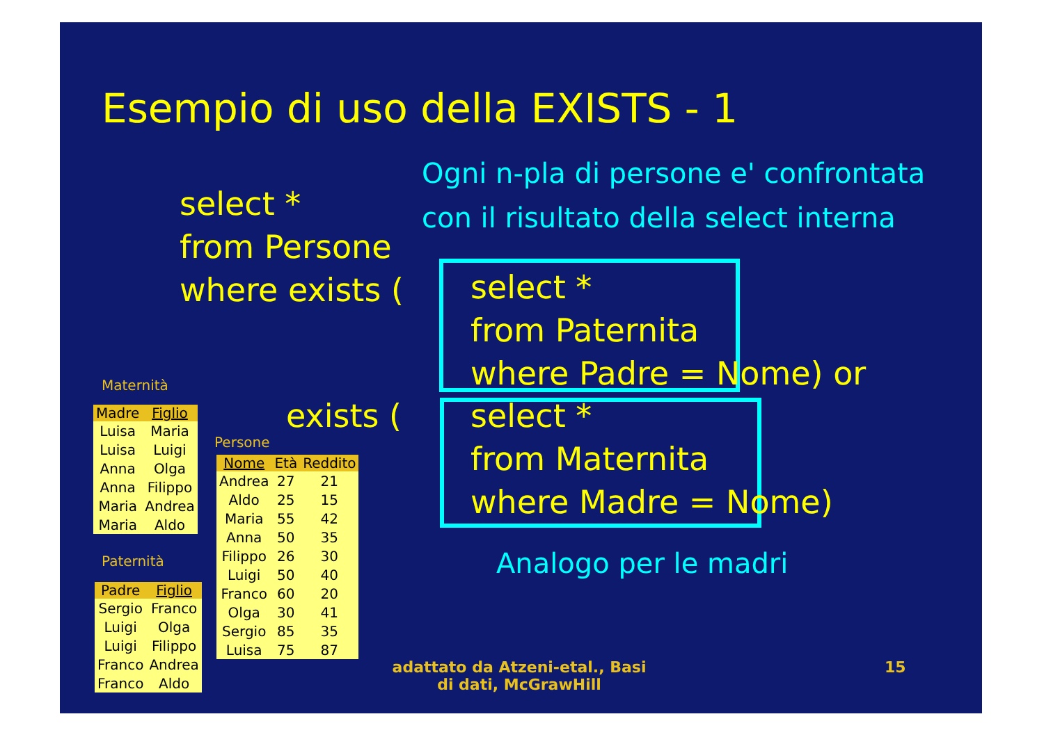Esempio di uso della EXISTS - 1
Ogni n-pla di persone e' confrontata
con il risultato della select interna
select *
from Persone
where exists (
select *
from Paternita
where Padre = Nome) or
exists (
select *
from Maternita
where Madre = Nome)
Analogo per le madri
Maternità
| Madre | Figlio |
| --- | --- |
| Luisa | Maria |
| Luisa | Luigi |
| Anna | Olga |
| Anna | Filippo |
| Maria | Andrea |
| Maria | Aldo |
Paternità
| Padre | Figlio |
| --- | --- |
| Sergio | Franco |
| Luigi | Olga |
| Luigi | Filippo |
| Franco | Andrea |
| Franco | Aldo |
Persone
| Nome | Età | Reddito |
| --- | --- | --- |
| Andrea | 27 | 21 |
| Aldo | 25 | 15 |
| Maria | 55 | 42 |
| Anna | 50 | 35 |
| Filippo | 26 | 30 |
| Luigi | 50 | 40 |
| Franco | 60 | 20 |
| Olga | 30 | 41 |
| Sergio | 85 | 35 |
| Luisa | 75 | 87 |
adattato da Atzeni-etal., Basi di dati, McGrawHill
15